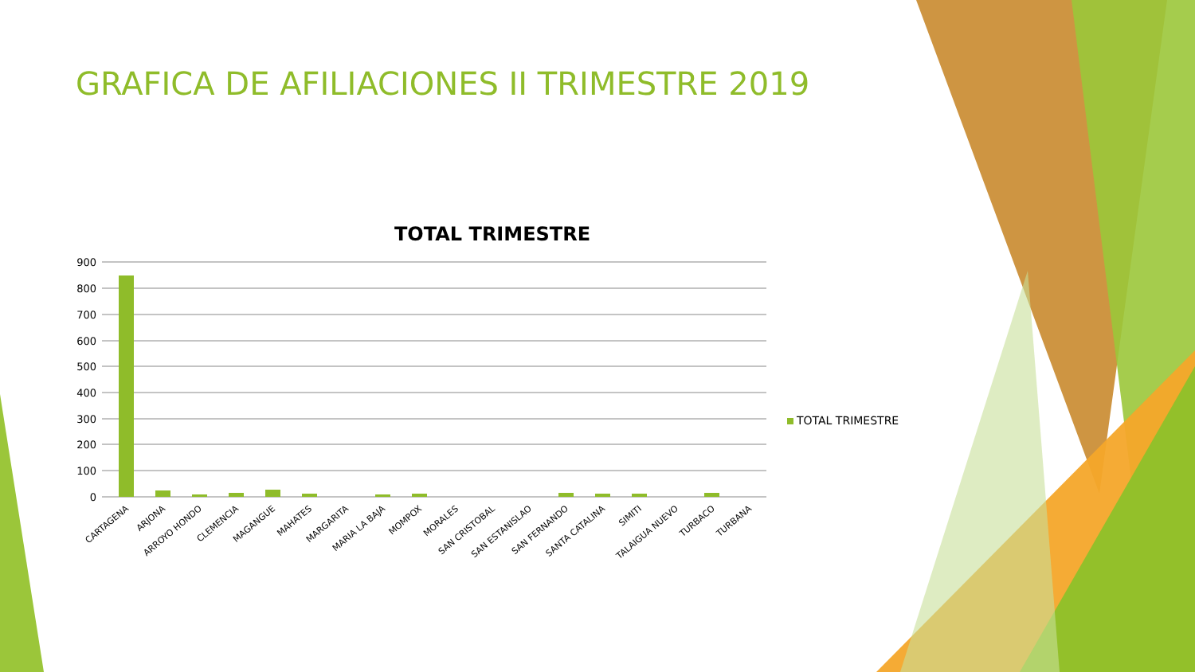900
800
700
600
500
400
300
200
100
0
CARTAGENA
ARJONA
ARROYO HONDO
CLEMENCIA
MAGANGUE
MAHATES
MARGARITA
MARIA LA BAJA
MOMPOX
MORALES
SAN CRISTOBAL
SAN ESTANISLAO
SAN FERNANDO
SANTA CATALINA
SIMITI
TALAIGUA NUEVO
TURBACO
TURBANA
GRAFICA DE AFILIACIONES II TRIMESTRE 2019
TOTAL TRIMESTRE
TOTAL TRIMESTRE